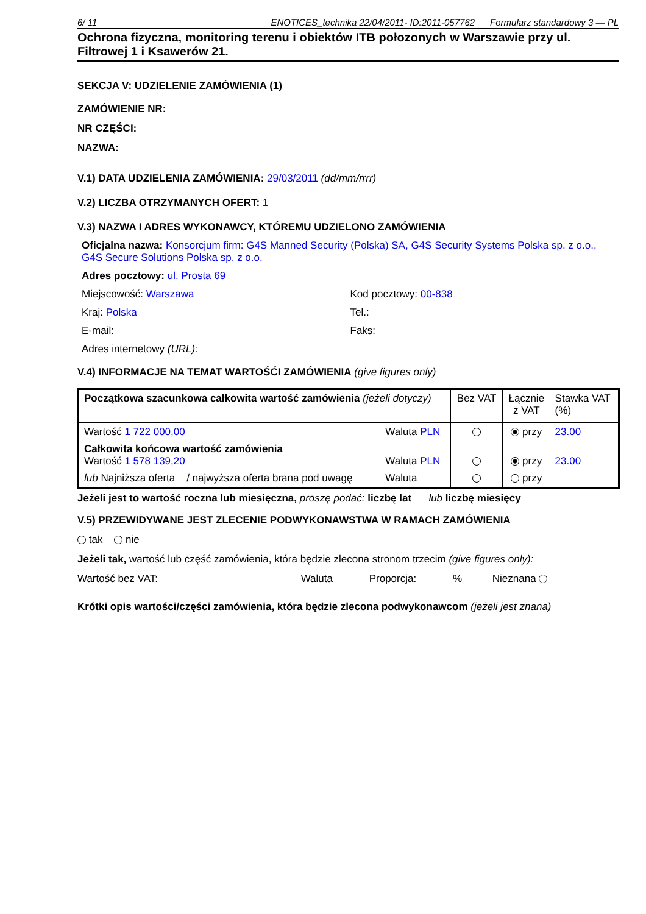6/ 11 ENOTICES_technika 22/04/2011- ID:2011-057762 Formularz standardowy 3 — PL
Ochrona fizyczna, monitoring terenu i obiektów ITB połozonych w Warszawie przy ul. Filtrowej 1 i Ksawerów 21.
SEKCJA V: UDZIELENIE ZAMÓWIENIA (1)
ZAMÓWIENIE NR:
NR CZĘŚCI:
NAZWA:
V.1) DATA UDZIELENIA ZAMÓWIENIA: 29/03/2011 (dd/mm/rrrr)
V.2) LICZBA OTRZYMANYCH OFERT: 1
V.3) NAZWA I ADRES WYKONAWCY, KTÓREMU UDZIELONO ZAMÓWIENIA
Oficjalna nazwa: Konsorcjum firm: G4S Manned Security (Polska) SA, G4S Security Systems Polska sp. z o.o., G4S Secure Solutions Polska sp. z o.o.
Adres pocztowy: ul. Prosta 69
Miejscowość: Warszawa Kod pocztowy: 00-838
Kraj: Polska Tel.:
E-mail: Faks:
Adres internetowy (URL):
V.4) INFORMACJE NA TEMAT WARTOŚĆI ZAMÓWIENIA (give figures only)
| Początkowa szacunkowa całkowita wartość zamówienia (jeżeli dotyczy) | | Bez VAT | Łącznie z VAT | Stawka VAT (%) |
| Wartość 1 722 000,00 | Waluta PLN | | przy | 23.00 |
| Całkowita końcowa wartość zamówienia Wartość 1 578 139,20 | Waluta PLN | | przy | 23.00 |
| lub Najniższa oferta / najwyższa oferta brana pod uwagę | Waluta | | przy | |
Jeżeli jest to wartość roczna lub miesięczna, proszę podać: liczbę lat lub liczbę miesięcy
V.5) PRZEWIDYWANE JEST ZLECENIE PODWYKONAWSTWA W RAMACH ZAMÓWIENIA
tak nie
Jeżeli tak, wartość lub część zamówienia, która będzie zlecona stronom trzecim (give figures only):
Wartość bez VAT: Waluta Proporcja: % Nieznana
Krótki opis wartości/części zamówienia, która będzie zlecona podwykonawcom (jeżeli jest znana)